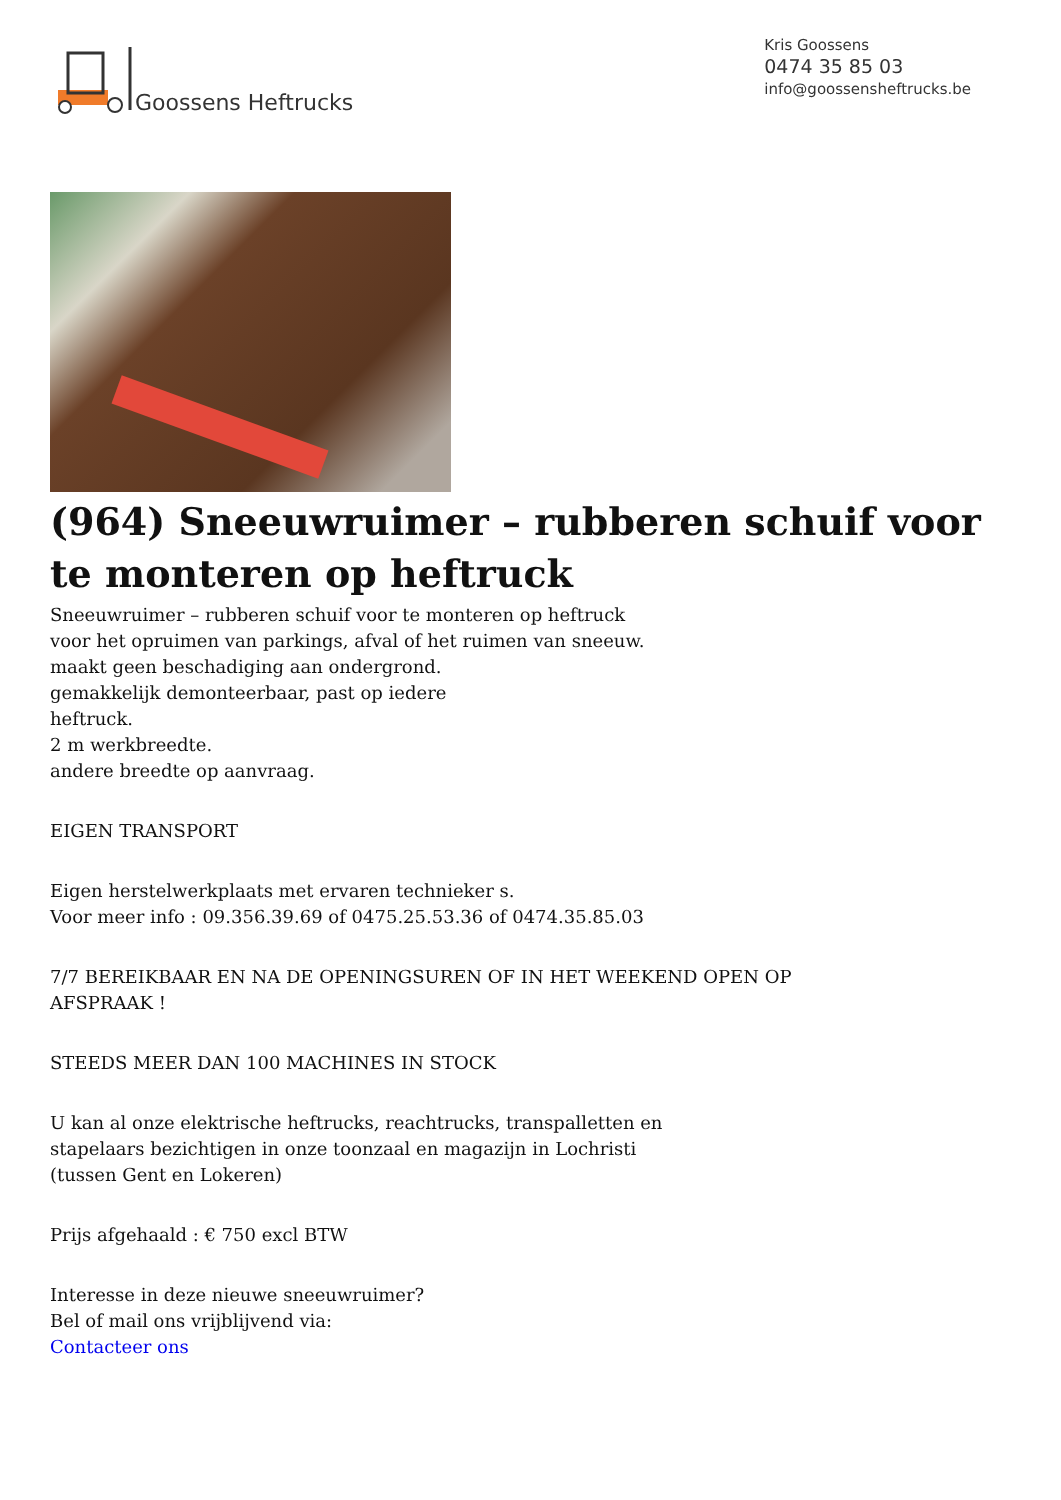Goossens Heftrucks
Kris Goossens
0474 35 85 03
info@goossensheftrucks.be
(964) Sneeuwruimer – rubberen schuif voor te monteren op heftruck
Sneeuwruimer – rubberen schuif voor te monteren op heftruck
voor het opruimen van parkings, afval of het ruimen van sneeuw.
maakt geen beschadiging aan ondergrond.
gemakkelijk demonteerbaar, past op iedere
heftruck.
2 m werkbreedte.
andere breedte op aanvraag.
EIGEN TRANSPORT
Eigen herstelwerkplaats met ervaren technieker s.
Voor meer info : 09.356.39.69 of 0475.25.53.36 of 0474.35.85.03
7/7 BEREIKBAAR EN NA DE OPENINGSUREN OF IN HET WEEKEND OPEN OP
AFSPRAAK !
STEEDS MEER DAN 100 MACHINES IN STOCK
U kan al onze elektrische heftrucks, reachtrucks, transpalletten en
stapelaars bezichtigen in onze toonzaal en magazijn in Lochristi
(tussen Gent en Lokeren)
Prijs afgehaald : € 750 excl BTW
Interesse in deze nieuwe sneeuwruimer?
Bel of mail ons vrijblijvend via:
Contacteer ons